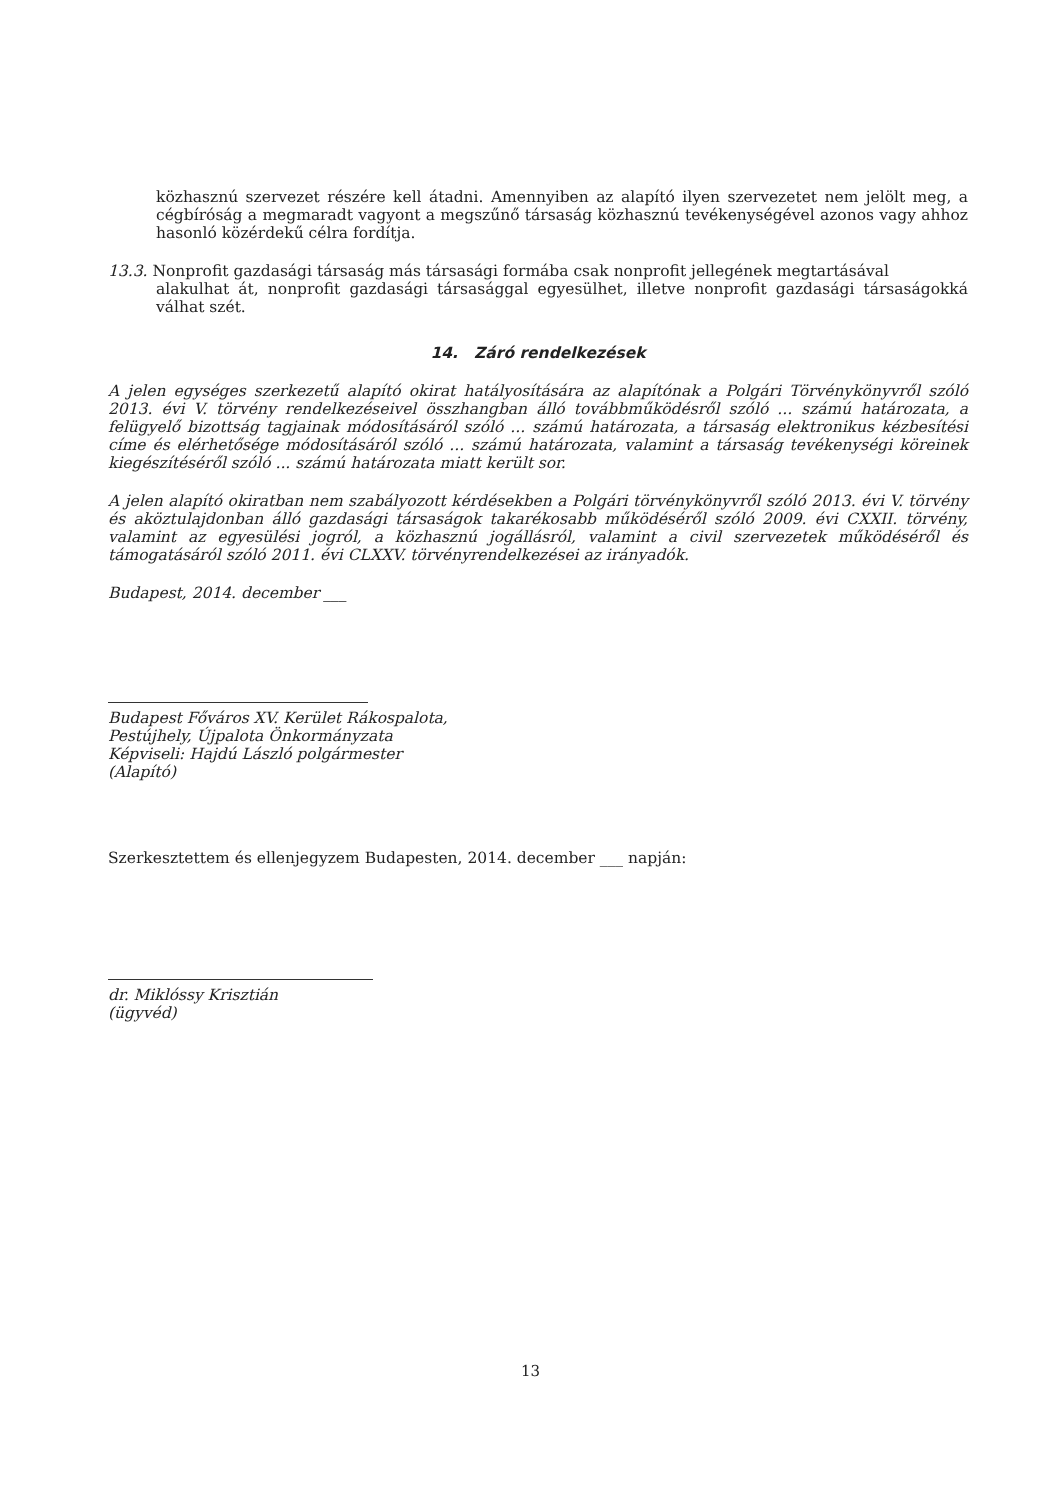közhasznú szervezet részére kell átadni. Amennyiben az alapító ilyen szervezetet nem jelölt meg, a cégbíróság a megmaradt vagyont a megszűnő társaság közhasznú tevékenységével azonos vagy ahhoz hasonló közérdekű célra fordítja.
13.3. Nonprofit gazdasági társaság más társasági formába csak nonprofit jellegének megtartásával
alakulhat át, nonprofit gazdasági társasággal egyesülhet, illetve nonprofit gazdasági társaságokká válhat szét.
14. Záró rendelkezések
A jelen egységes szerkezetű alapító okirat hatályosítására az alapítónak a Polgári Törvénykönyvről szóló 2013. évi V. törvény rendelkezéseivel összhangban álló továbbműködésről szóló ... számú határozata, a felügyelő bizottság tagjainak módosításáról szóló ... számú határozata, a társaság elektronikus kézbesítési címe és elérhetősége módosításáról szóló ... számú határozata, valamint a társaság tevékenységi köreinek kiegészítéséről szóló ... számú határozata miatt került sor.
A jelen alapító okiratban nem szabályozott kérdésekben a Polgári törvénykönyvről szóló 2013. évi V. törvény és aköztulajdonban álló gazdasági társaságok takarékosabb működéséről szóló 2009. évi CXXII. törvény, valamint az egyesülési jogról, a közhasznú jogállásról, valamint a civil szervezetek működéséről és támogatásáról szóló 2011. évi CLXXV. törvényrendelkezései az irányadók.
Budapest, 2014. december ___
Budapest Főváros XV. Kerület Rákospalota,
Pestújhely, Újpalota Önkormányzata
Képviseli: Hajdú László polgármester
(Alapító)
Szerkesztettem és ellenjegyzem Budapesten, 2014. december ___ napján:
dr. Miklóssy Krisztián
(ügyvéd)
13